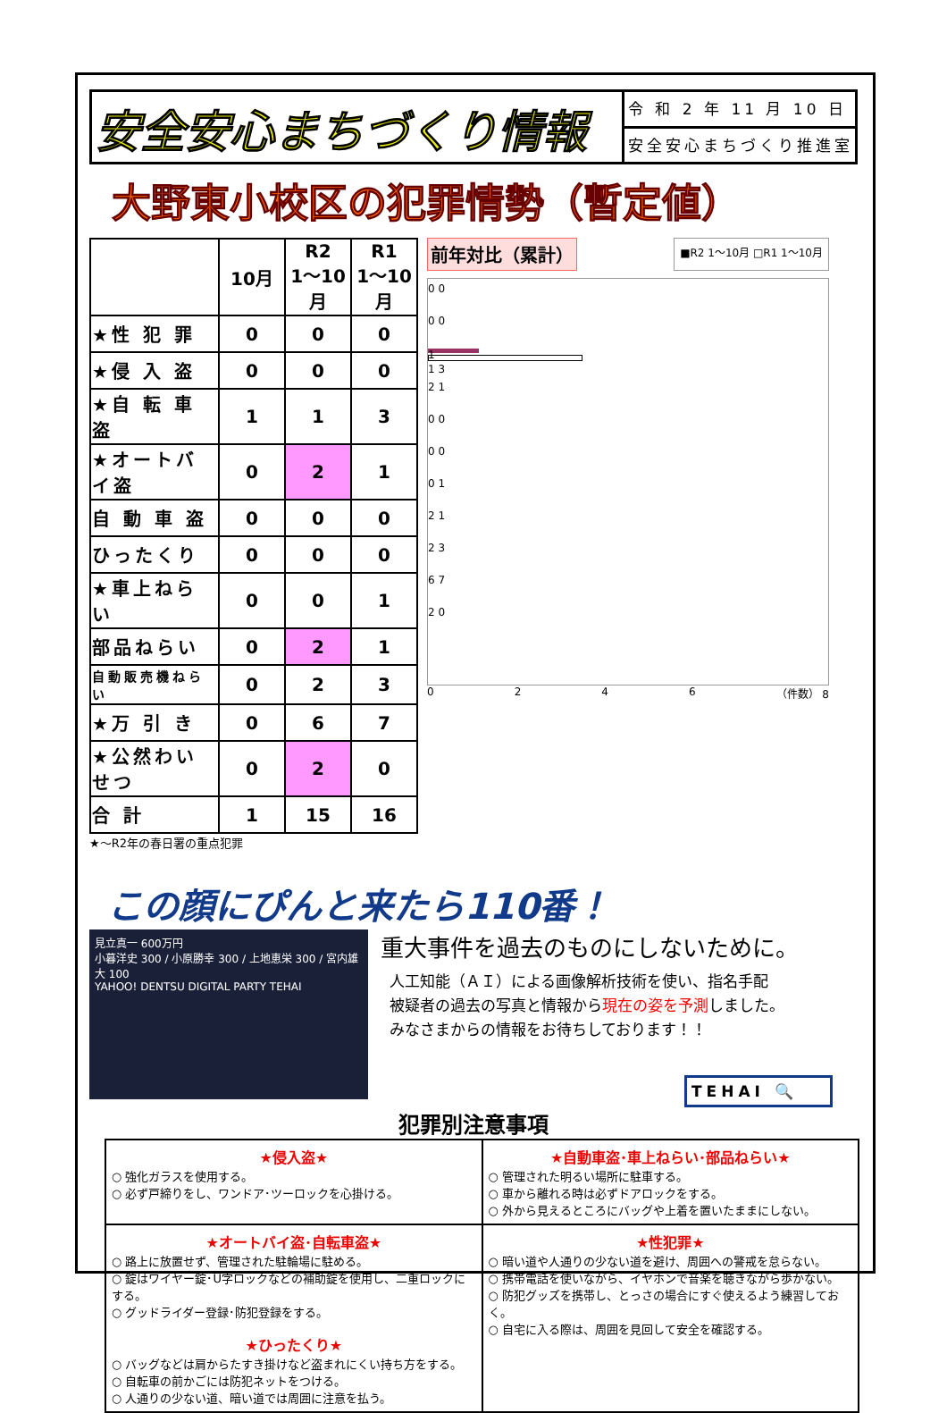安全安心まちづくり情報
令 和 2 年 11 月 10 日
安全安心まちづくり推進室
大野東小校区の犯罪情勢（暫定値）
| | 10月 | R2 1～10月 | R1 1～10月 |
| --- | --- | --- | --- |
| ★性 犯 罪 | 0 | 0 | 0 |
| ★侵 入 盗 | 0 | 0 | 0 |
| ★自 転 車 盗 | 1 | 1 | 3 |
| ★オートバイ盗 | 0 | 2 | 1 |
| 自 動 車 盗 | 0 | 0 | 0 |
| ひったくり | 0 | 0 | 0 |
| ★車上ねらい | 0 | 0 | 1 |
| 部品ねらい | 0 | 2 | 1 |
| 自動販売機ねらい | 0 | 2 | 3 |
| ★万 引 き | 0 | 6 | 7 |
| ★公然わいせつ | 0 | 2 | 0 |
| 合 計 | 1 | 15 | 16 |
★～R2年の春日署の重点犯罪
前年対比（累計） ■R2 1～10月 □R1 1～10月
0 0
0 0
1
1 3
2 1
0 0
0 0
0 1
2 1
2 3
6 7
2 0
0246 （件数） 8
この顔にぴんと来たら110番！
見立真一 600万円
小暮洋史 300 / 小原勝幸 300 / 上地恵栄 300 / 宮内雄大 100
YAHOO! DENTSU DIGITAL PARTY TEHAI
重大事件を過去のものにしないために。
人工知能（ＡＩ）による画像解析技術を使い、指名手配
被疑者の過去の写真と情報から現在の姿を予測しました。
みなさまからの情報をお待ちしております！！
TEHAI 🔍
犯罪別注意事項
| ★侵入盗★ ○ 強化ガラスを使用する。 ○ 必ず戸締りをし、ワンドア･ツーロックを心掛ける。 | ★自動車盗･車上ねらい･部品ねらい★ ○ 管理された明るい場所に駐車する。 ○ 車から離れる時は必ずドアロックをする。 ○ 外から見えるところにバッグや上着を置いたままにしない。 |
| ★オートバイ盗･自転車盗★ ○ 路上に放置せず、管理された駐輪場に駐める。 ○ 錠はワイヤー錠･U字ロックなどの補助錠を使用し、二重ロックにする。 ○ グッドライダー登録･防犯登録をする。 ★ひったくり★ ○ バッグなどは肩からたすき掛けなど盗まれにくい持ち方をする。 ○ 自転車の前かごには防犯ネットをつける。 ○ 人通りの少ない道、暗い道では周囲に注意を払う。 | ★性犯罪★ ○ 暗い道や人通りの少ない道を避け、周囲への警戒を怠らない。 ○ 携帯電話を使いながら、イヤホンで音楽を聴きながら歩かない。 ○ 防犯グッズを携帯し、とっさの場合にすぐ使えるよう練習しておく。 ○ 自宅に入る際は、周囲を見回して安全を確認する。 |